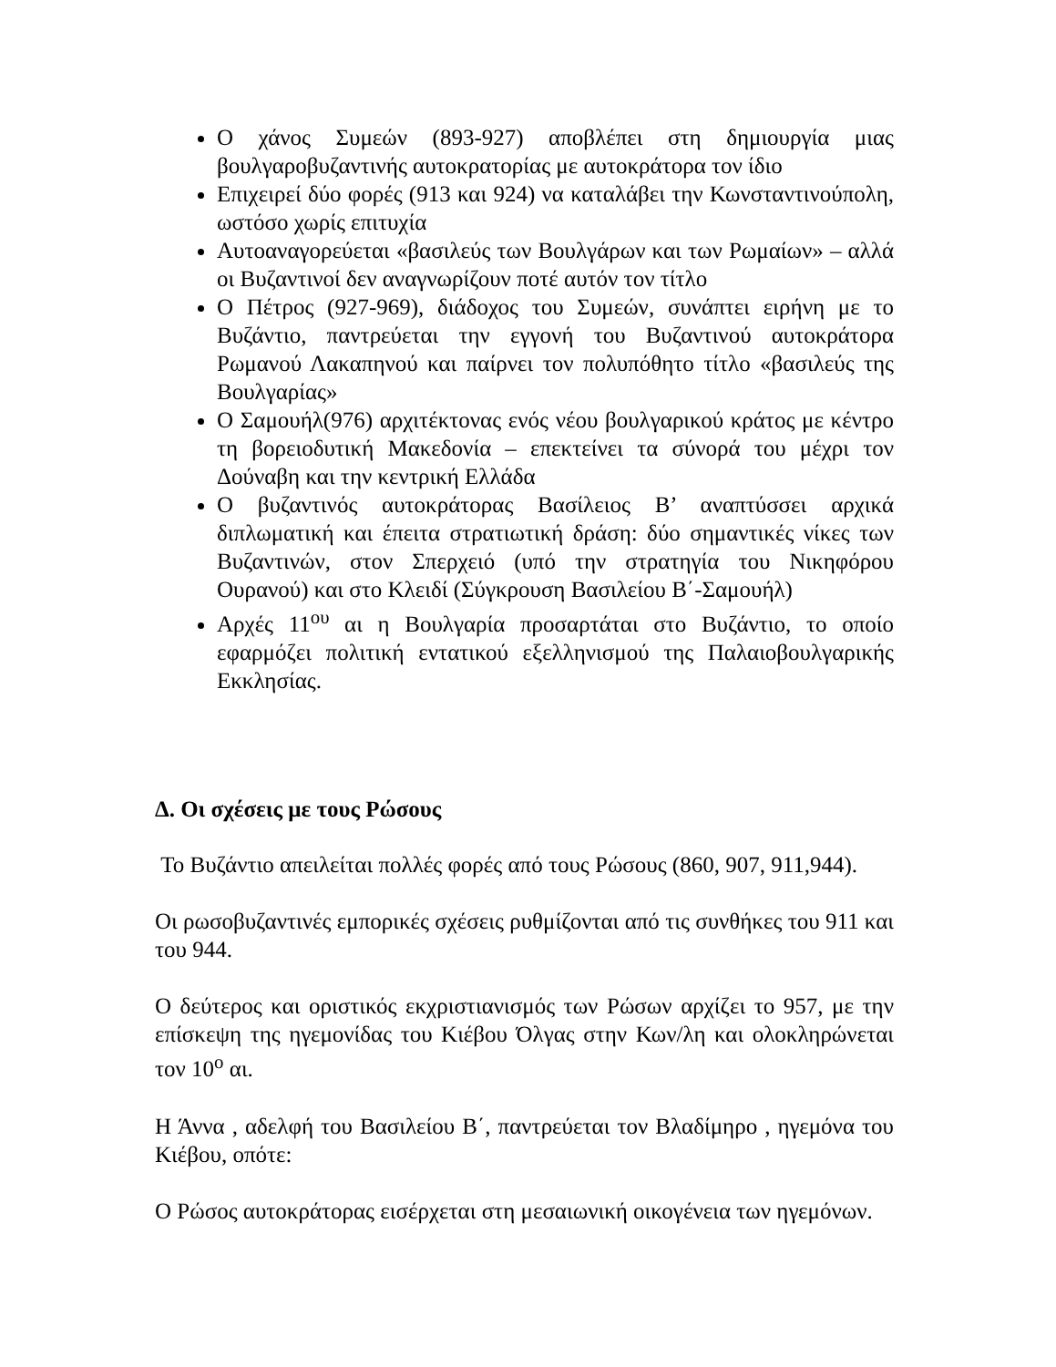Ο χάνος Συμεών (893-927) αποβλέπει στη δημιουργία μιας βουλγαροβυζαντινής αυτοκρατορίας με αυτοκράτορα τον ίδιο
Επιχειρεί δύο φορές (913 και 924) να καταλάβει την Κωνσταντινούπολη, ωστόσο χωρίς επιτυχία
Αυτοαναγορεύεται «βασιλεύς των Βουλγάρων και των Ρωμαίων» – αλλά οι Βυζαντινοί δεν αναγνωρίζουν ποτέ αυτόν τον τίτλο
Ο Πέτρος (927-969), διάδοχος του Συμεών, συνάπτει ειρήνη με το Βυζάντιο, παντρεύεται την εγγονή του Βυζαντινού αυτοκράτορα Ρωμανού Λακαπηνού και παίρνει τον πολυπόθητο τίτλο «βασιλεύς της Βουλγαρίας»
Ο Σαμουήλ(976) αρχιτέκτονας ενός νέου βουλγαρικού κράτος με κέντρο τη βορειοδυτική Μακεδονία – επεκτείνει τα σύνορά του μέχρι τον Δούναβη και την κεντρική Ελλάδα
Ο βυζαντινός αυτοκράτορας Βασίλειος Β’ αναπτύσσει αρχικά διπλωματική και έπειτα στρατιωτική δράση: δύο σημαντικές νίκες των Βυζαντινών, στον Σπερχειό (υπό την στρατηγία του Νικηφόρου Ουρανού) και στο Κλειδί (Σύγκρουση Βασιλείου Β΄-Σαμουήλ)
Αρχές 11<sup>ου</sup> αι η Βουλγαρία προσαρτάται στο Βυζάντιο, το οποίο εφαρμόζει πολιτική εντατικού εξελληνισμού της Παλαιοβουλγαρικής Εκκλησίας.
Δ. Οι σχέσεις με τους Ρώσους
Το Βυζάντιο απειλείται πολλές φορές από τους Ρώσους (860, 907, 911,944).
Οι ρωσοβυζαντινές εμπορικές σχέσεις ρυθμίζονται από τις συνθήκες του 911 και του 944.
Ο δεύτερος και οριστικός εκχριστιανισμός των Ρώσων αρχίζει το 957, με την επίσκεψη της ηγεμονίδας του Κιέβου Όλγας στην Κων/λη και ολοκληρώνεται τον 10<sup>ο</sup> αι.
Η Άννα , αδελφή του Βασιλείου Β΄, παντρεύεται τον Βλαδίμηρο , ηγεμόνα του Κιέβου, οπότε:
Ο Ρώσος αυτοκράτορας εισέρχεται στη μεσαιωνική οικογένεια των ηγεμόνων.